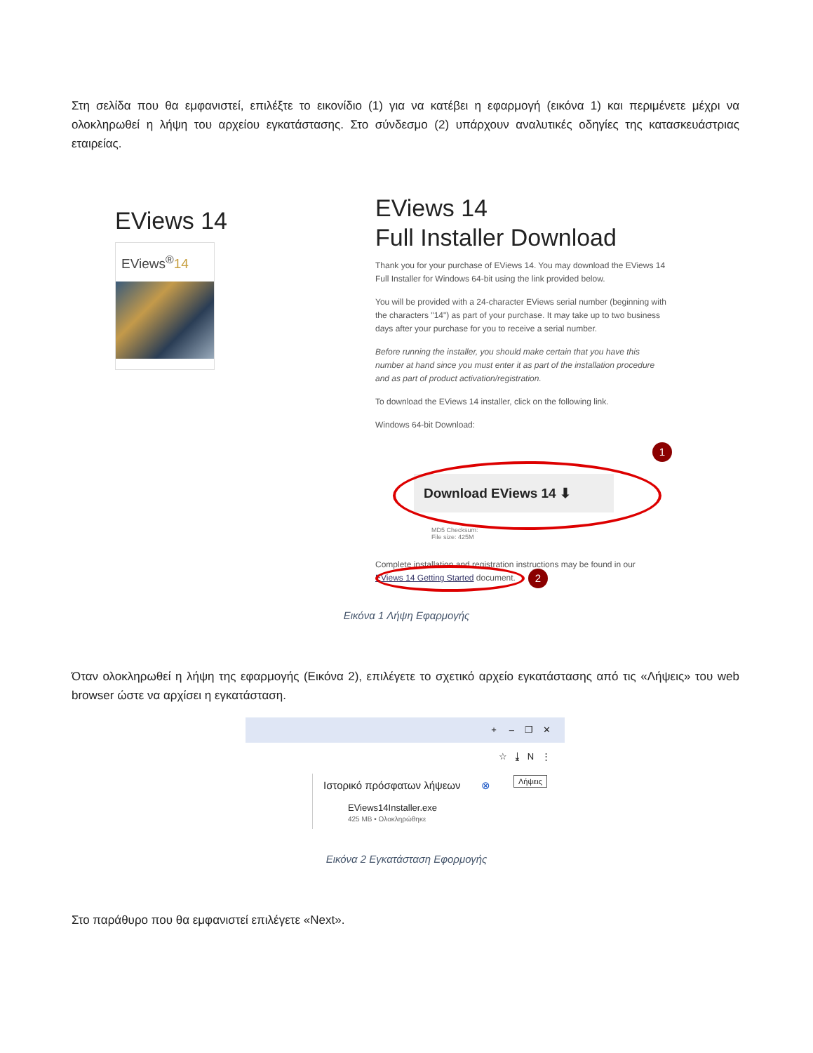Στη σελίδα που θα εμφανιστεί, επιλέξτε το εικονίδιο (1) για να κατέβει η εφαρμογή (εικόνα 1) και περιμένετε μέχρι να ολοκληρωθεί η λήψη του αρχείου εγκατάστασης. Στο σύνδεσμο (2) υπάρχουν αναλυτικές οδηγίες της κατασκευάστριας εταιρείας.
EViews 14
EViews<sup>®</sup>14
EViews 14
Full Installer Download
Thank you for your purchase of EViews 14. You may download the EViews 14 Full Installer for Windows 64-bit using the link provided below.
You will be provided with a 24-character EViews serial number (beginning with the characters "14") as part of your purchase. It may take up to two business days after your purchase for you to receive a serial number.
Before running the installer, you should make certain that you have this number at hand since you must enter it as part of the installation procedure and as part of product activation/registration.
To download the EViews 14 installer, click on the following link.
Windows 64-bit Download:
1
Download EViews 14 ⬇
MD5 Checksum:
File size: 425M
Complete installation and registration instructions may be found in our EViews 14 Getting Started document.
2
Εικόνα 1 Λήψη Εφαρμογής
Όταν ολοκληρωθεί η λήψη της εφαρμογής (Εικόνα 2), επιλέγετε το σχετικό αρχείο εγκατάστασης από τις «Λήψεις» του web browser ώστε να αρχίσει η εγκατάσταση.
+ – ❐ ✕
☆ ⤓ N ⋮
Ιστορικό πρόσφατων λήψεων ⊗
EViews14Installer.exe
425 MB • Ολοκληρώθηκε
Λήψεις
Εικόνα 2 Εγκατάσταση Εφορμογής
Στο παράθυρο που θα εμφανιστεί επιλέγετε «Next».